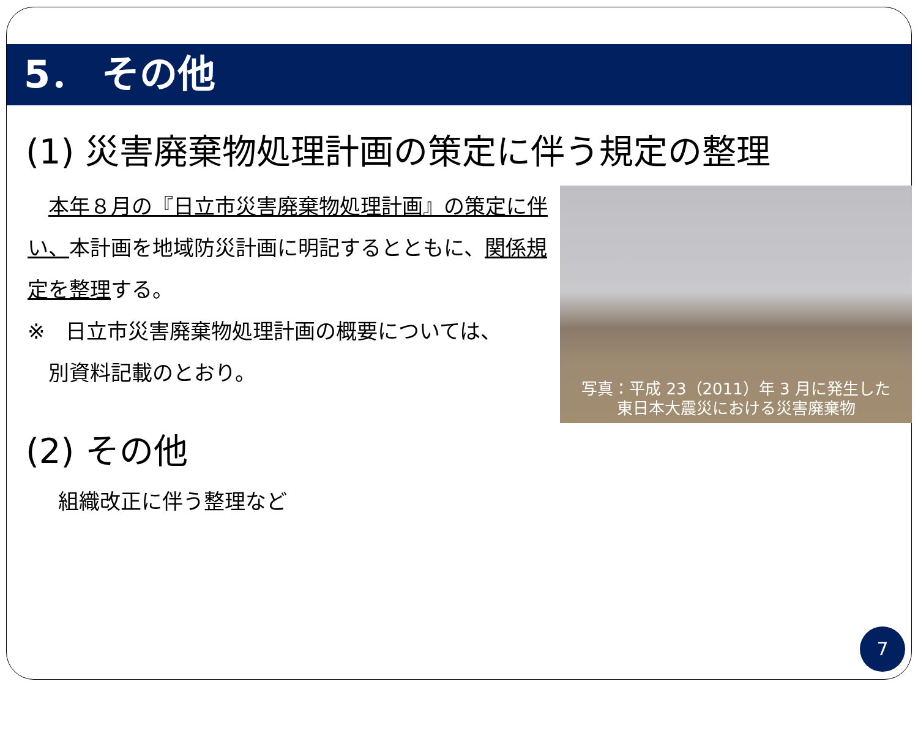5． その他
(1) 災害廃棄物処理計画の策定に伴う規定の整理
　本年８月の『日立市災害廃棄物処理計画』の策定に伴い、本計画を地域防災計画に明記するとともに、関係規定を整理する。
※　日立市災害廃棄物処理計画の概要については、
　別資料記載のとおり。
写真：平成 23（2011）年 3 月に発生した
東日本大震災における災害廃棄物
(2) その他
組織改正に伴う整理など
7